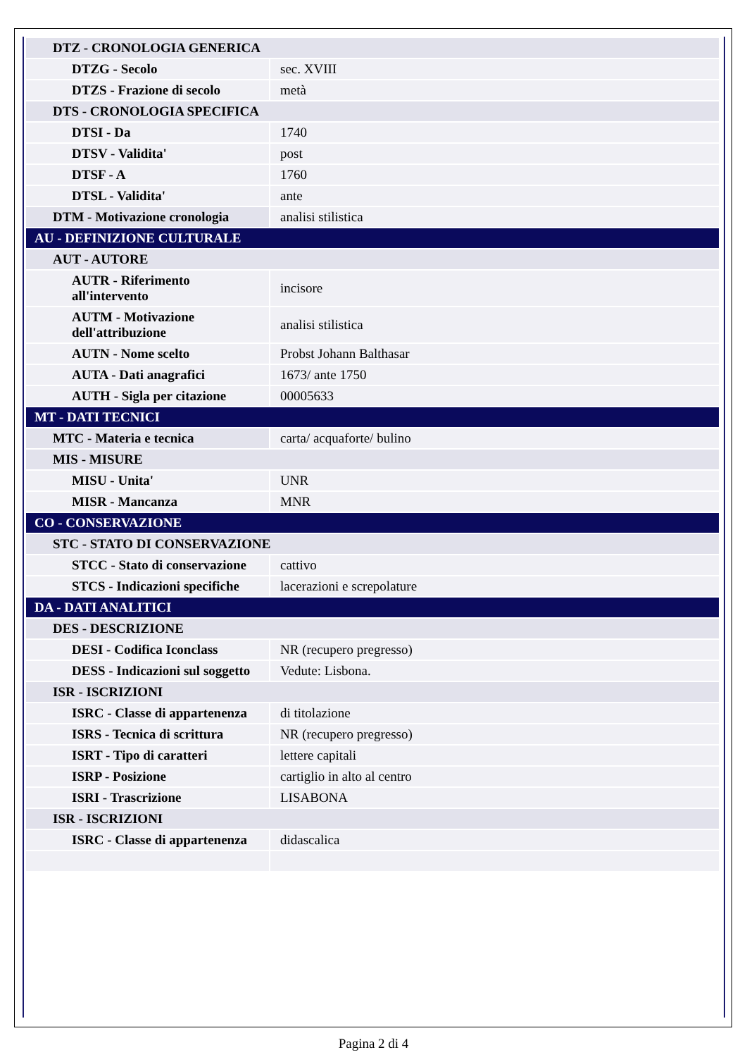| DTZ - CRONOLOGIA GENERICA | |
| DTZG - Secolo | sec. XVIII |
| DTZS - Frazione di secolo | metà |
| DTS - CRONOLOGIA SPECIFICA | |
| DTSI - Da | 1740 |
| DTSV - Validita' | post |
| DTSF - A | 1760 |
| DTSL - Validita' | ante |
| DTM - Motivazione cronologia | analisi stilistica |
| AU - DEFINIZIONE CULTURALE | |
| AUT - AUTORE | |
| AUTR - Riferimento all'intervento | incisore |
| AUTM - Motivazione dell'attribuzione | analisi stilistica |
| AUTN - Nome scelto | Probst Johann Balthasar |
| AUTA - Dati anagrafici | 1673/ ante 1750 |
| AUTH - Sigla per citazione | 00005633 |
| MT - DATI TECNICI | |
| MTC - Materia e tecnica | carta/ acquaforte/ bulino |
| MIS - MISURE | |
| MISU - Unita' | UNR |
| MISR - Mancanza | MNR |
| CO - CONSERVAZIONE | |
| STC - STATO DI CONSERVAZIONE | |
| STCC - Stato di conservazione | cattivo |
| STCS - Indicazioni specifiche | lacerazioni e screpolature |
| DA - DATI ANALITICI | |
| DES - DESCRIZIONE | |
| DESI - Codifica Iconclass | NR (recupero pregresso) |
| DESS - Indicazioni sul soggetto | Vedute: Lisbona. |
| ISR - ISCRIZIONI | |
| ISRC - Classe di appartenenza | di titolazione |
| ISRS - Tecnica di scrittura | NR (recupero pregresso) |
| ISRT - Tipo di caratteri | lettere capitali |
| ISRP - Posizione | cartiglio in alto al centro |
| ISRI - Trascrizione | LISABONA |
| ISR - ISCRIZIONI | |
| ISRC - Classe di appartenenza | didascalica |
Pagina 2 di 4